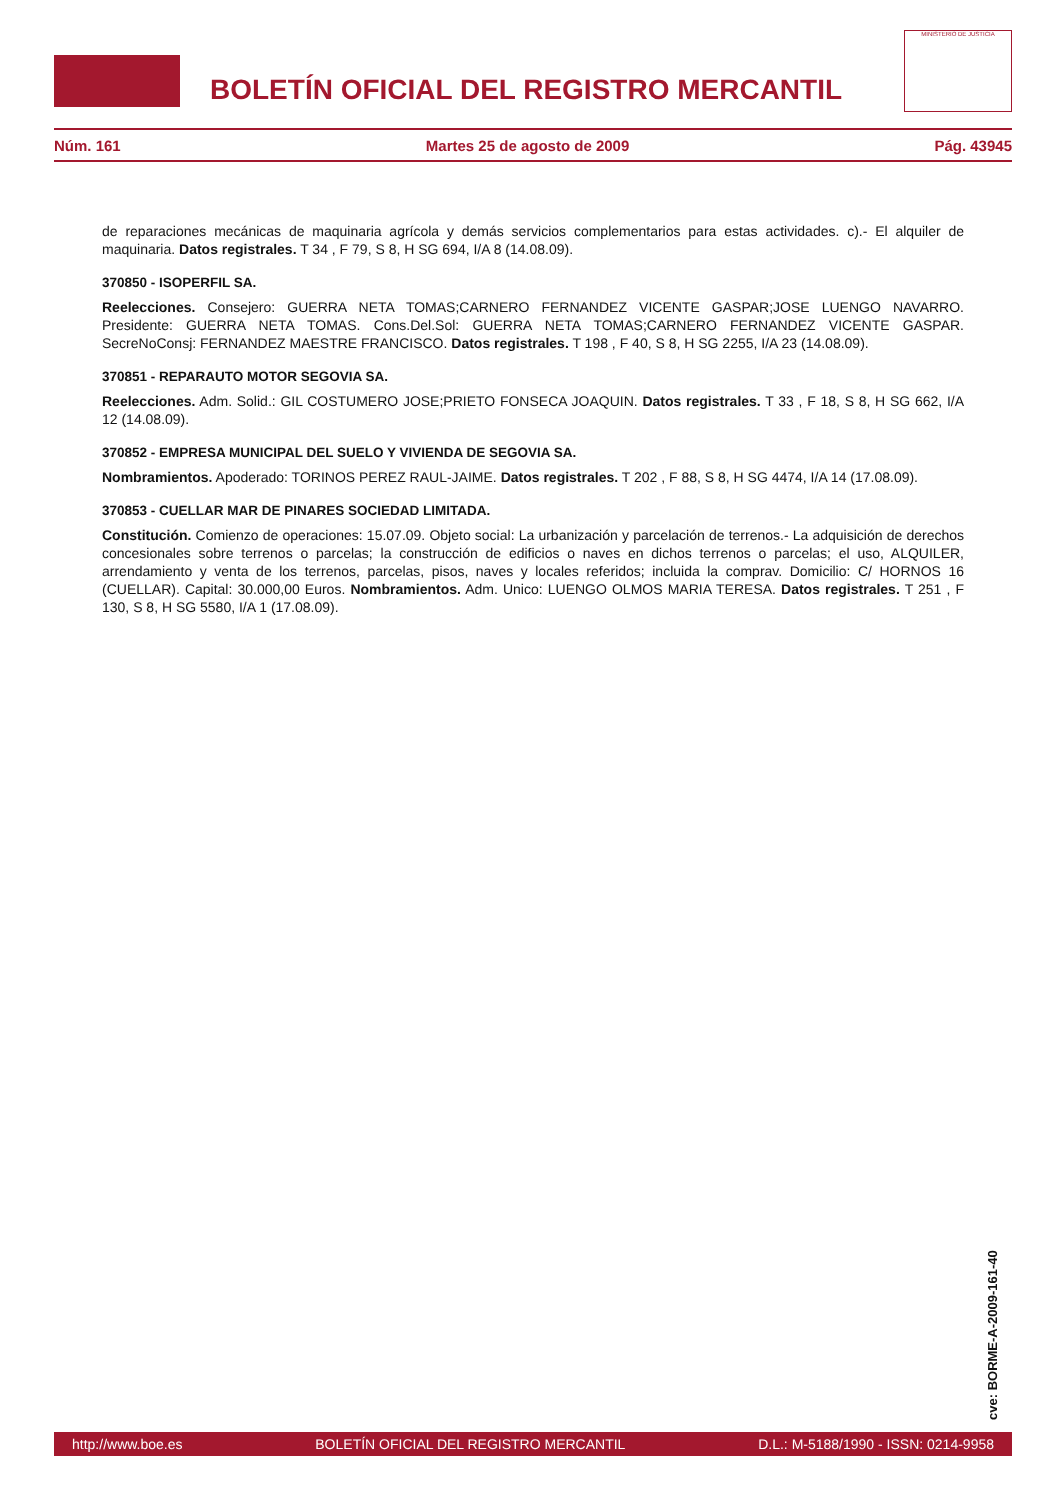BOLETÍN OFICIAL DEL REGISTRO MERCANTIL
MINISTERIO DE JUSTICIA
Núm. 161 Martes 25 de agosto de 2009 Pág. 43945
de reparaciones mecánicas de maquinaria agrícola y demás servicios complementarios para estas actividades. c).- El alquiler de maquinaria. Datos registrales. T 34 , F 79, S 8, H SG 694, I/A 8 (14.08.09).
370850 - ISOPERFIL SA.
Reelecciones. Consejero: GUERRA NETA TOMAS;CARNERO FERNANDEZ VICENTE GASPAR;JOSE LUENGO NAVARRO. Presidente: GUERRA NETA TOMAS. Cons.Del.Sol: GUERRA NETA TOMAS;CARNERO FERNANDEZ VICENTE GASPAR. SecreNoConsj: FERNANDEZ MAESTRE FRANCISCO. Datos registrales. T 198 , F 40, S 8, H SG 2255, I/A 23 (14.08.09).
370851 - REPARAUTO MOTOR SEGOVIA SA.
Reelecciones. Adm. Solid.: GIL COSTUMERO JOSE;PRIETO FONSECA JOAQUIN. Datos registrales. T 33 , F 18, S 8, H SG 662, I/A 12 (14.08.09).
370852 - EMPRESA MUNICIPAL DEL SUELO Y VIVIENDA DE SEGOVIA SA.
Nombramientos. Apoderado: TORINOS PEREZ RAUL-JAIME. Datos registrales. T 202 , F 88, S 8, H SG 4474, I/A 14 (17.08.09).
370853 - CUELLAR MAR DE PINARES SOCIEDAD LIMITADA.
Constitución. Comienzo de operaciones: 15.07.09. Objeto social: La urbanización y parcelación de terrenos.- La adquisición de derechos concesionales sobre terrenos o parcelas; la construcción de edificios o naves en dichos terrenos o parcelas; el uso, ALQUILER, arrendamiento y venta de los terrenos, parcelas, pisos, naves y locales referidos; incluida la comprav. Domicilio: C/ HORNOS 16 (CUELLAR). Capital: 30.000,00 Euros. Nombramientos. Adm. Unico: LUENGO OLMOS MARIA TERESA. Datos registrales. T 251 , F 130, S 8, H SG 5580, I/A 1 (17.08.09).
cve: BORME-A-2009-161-40
http://www.boe.es BOLETÍN OFICIAL DEL REGISTRO MERCANTIL D.L.: M-5188/1990 - ISSN: 0214-9958